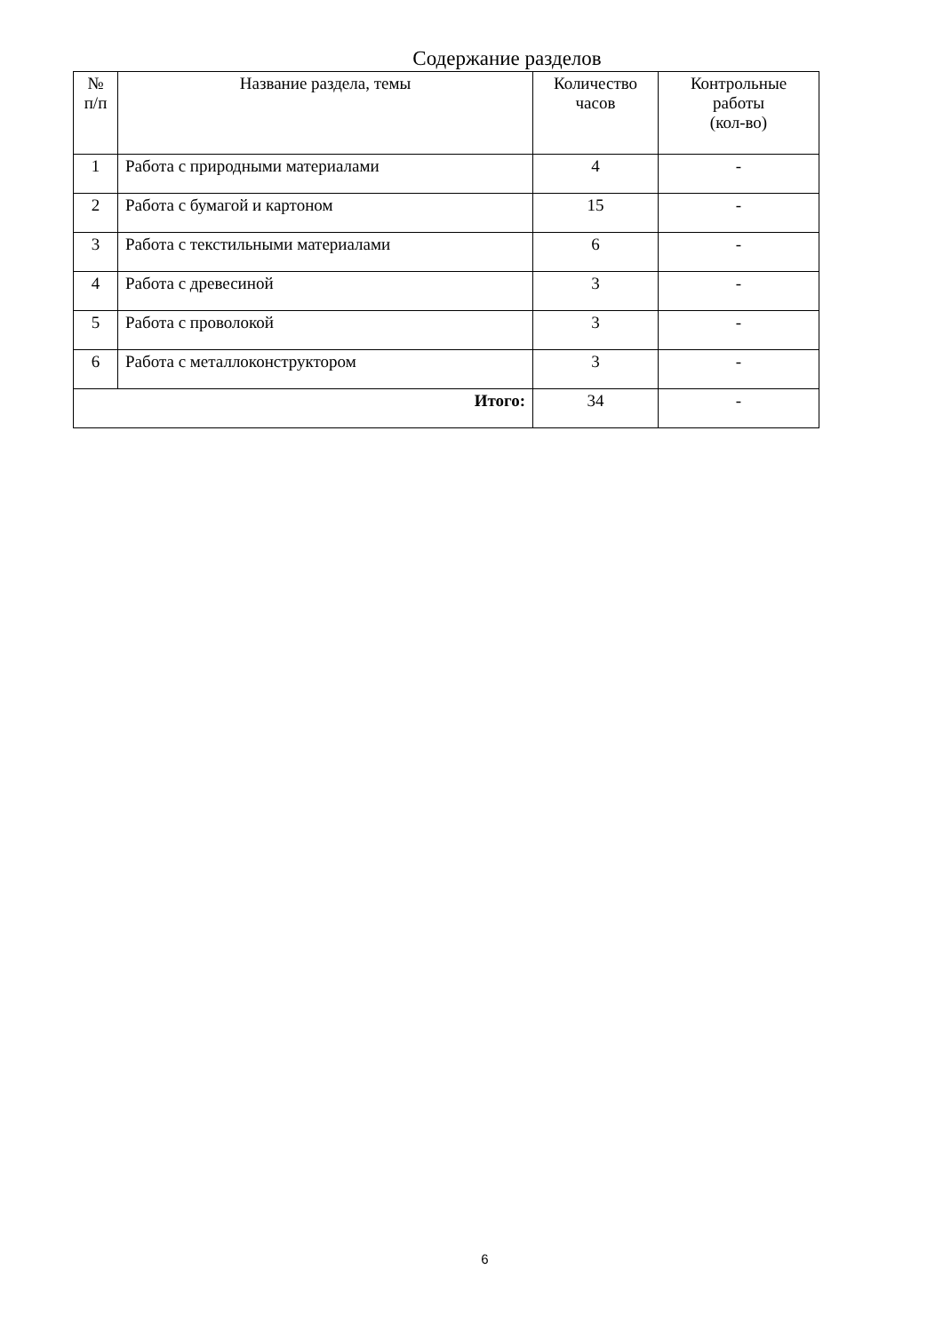Содержание разделов
| № п/п | Название раздела, темы | Количество часов | Контрольные работы (кол-во) |
| --- | --- | --- | --- |
| 1 | Работа с природными материалами | 4 | - |
| 2 | Работа с бумагой и картоном | 15 | - |
| 3 | Работа с текстильными материалами | 6 | - |
| 4 | Работа с древесиной | 3 | - |
| 5 | Работа с проволокой | 3 | - |
| 6 | Работа с металлоконструктором | 3 | - |
| Итого: | | 34 | - |
6